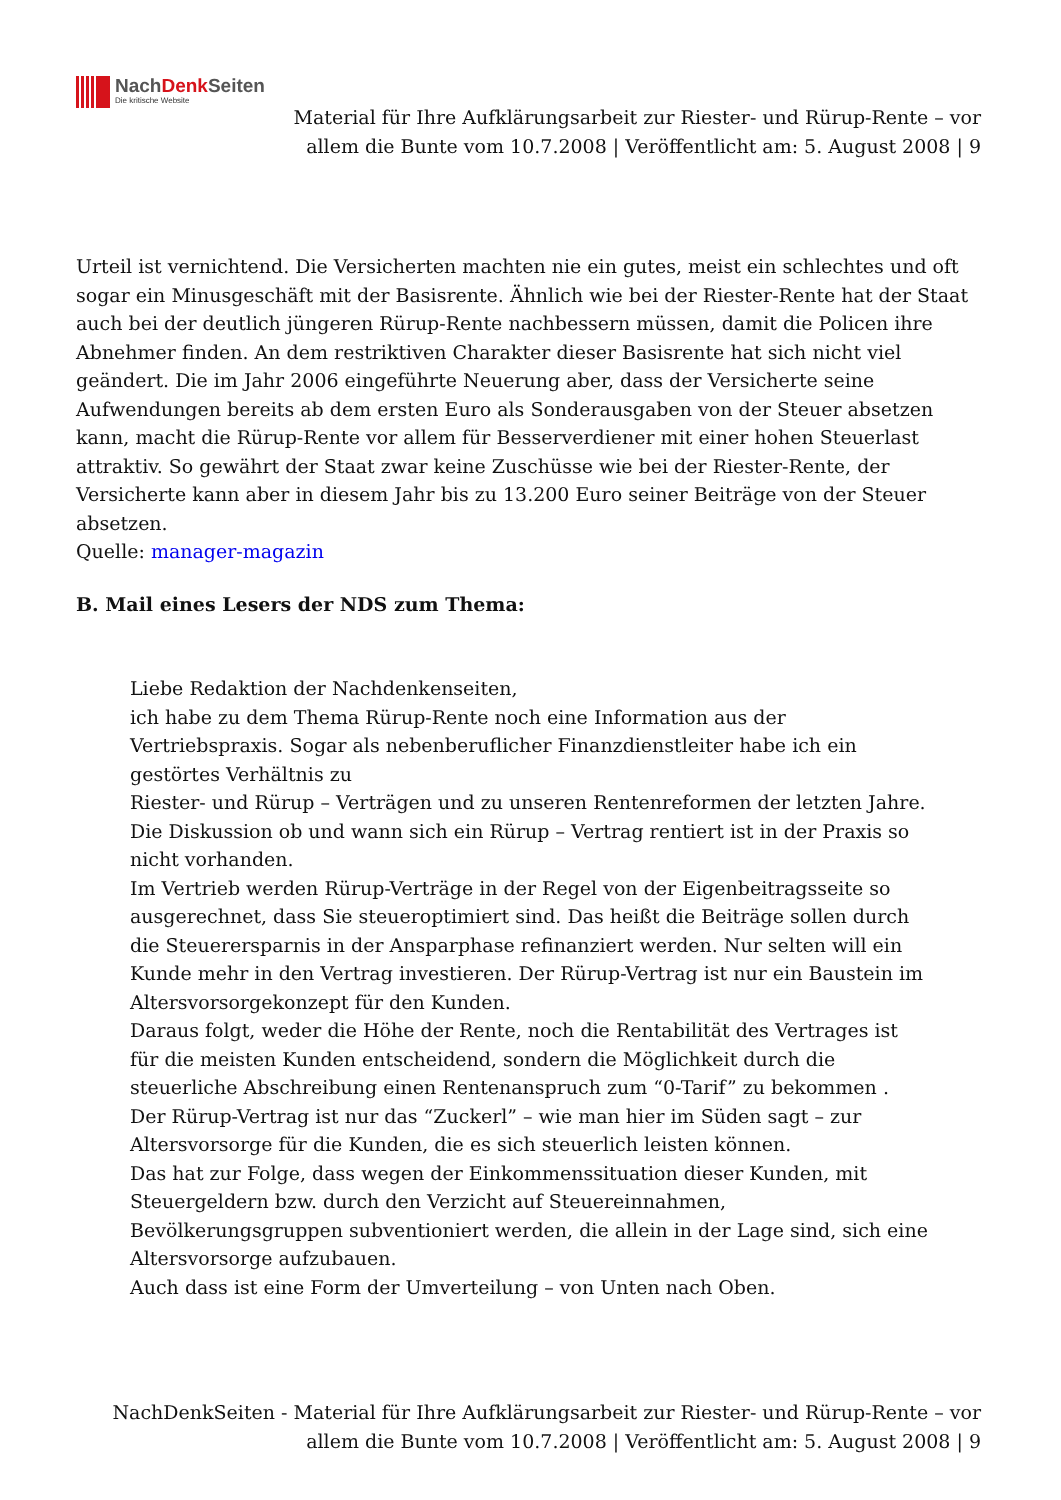NachDenk Seiten
Die kritische Website
Material für Ihre Aufklärungsarbeit zur Riester- und Rürup-Rente – vor allem die Bunte vom 10.7.2008 | Veröffentlicht am: 5. August 2008 | 9
Urteil ist vernichtend. Die Versicherten machten nie ein gutes, meist ein schlechtes und oft sogar ein Minusgeschäft mit der Basisrente. Ähnlich wie bei der Riester-Rente hat der Staat auch bei der deutlich jüngeren Rürup-Rente nachbessern müssen, damit die Policen ihre Abnehmer finden. An dem restriktiven Charakter dieser Basisrente hat sich nicht viel geändert. Die im Jahr 2006 eingeführte Neuerung aber, dass der Versicherte seine Aufwendungen bereits ab dem ersten Euro als Sonderausgaben von der Steuer absetzen kann, macht die Rürup-Rente vor allem für Besserverdiener mit einer hohen Steuerlast attraktiv. So gewährt der Staat zwar keine Zuschüsse wie bei der Riester-Rente, der Versicherte kann aber in diesem Jahr bis zu 13.200 Euro seiner Beiträge von der Steuer absetzen.
Quelle: manager-magazin
B. Mail eines Lesers der NDS zum Thema:
Liebe Redaktion der Nachdenkenseiten,
ich habe zu dem Thema Rürup-Rente noch eine Information aus der Vertriebspraxis. Sogar als nebenberuflicher Finanzdienstleiter habe ich ein gestörtes Verhältnis zu
Riester- und Rürup – Verträgen und zu unseren Rentenreformen der letzten Jahre.
Die Diskussion ob und wann sich ein Rürup – Vertrag rentiert ist in der Praxis so nicht vorhanden.
Im Vertrieb werden Rürup-Verträge in der Regel von der Eigenbeitragsseite so ausgerechnet, dass Sie steueroptimiert sind. Das heißt die Beiträge sollen durch die Steuerersparnis in der Ansparphase refinanziert werden. Nur selten will ein Kunde mehr in den Vertrag investieren. Der Rürup-Vertrag ist nur ein Baustein im Altersvorsorgekonzept für den Kunden.
Daraus folgt, weder die Höhe der Rente, noch die Rentabilität des Vertrages ist für die meisten Kunden entscheidend, sondern die Möglichkeit durch die steuerliche Abschreibung einen Rentenanspruch zum “0-Tarif” zu bekommen .
Der Rürup-Vertrag ist nur das “Zuckerl” – wie man hier im Süden sagt – zur Altersvorsorge für die Kunden, die es sich steuerlich leisten können.
Das hat zur Folge, dass wegen der Einkommenssituation dieser Kunden, mit Steuergeldern bzw. durch den Verzicht auf Steuereinnahmen, Bevölkerungsgruppen subventioniert werden, die allein in der Lage sind, sich eine Altersvorsorge aufzubauen.
Auch dass ist eine Form der Umverteilung – von Unten nach Oben.
NachDenkSeiten - Material für Ihre Aufklärungsarbeit zur Riester- und Rürup-Rente – vor allem die Bunte vom 10.7.2008 | Veröffentlicht am: 5. August 2008 | 9